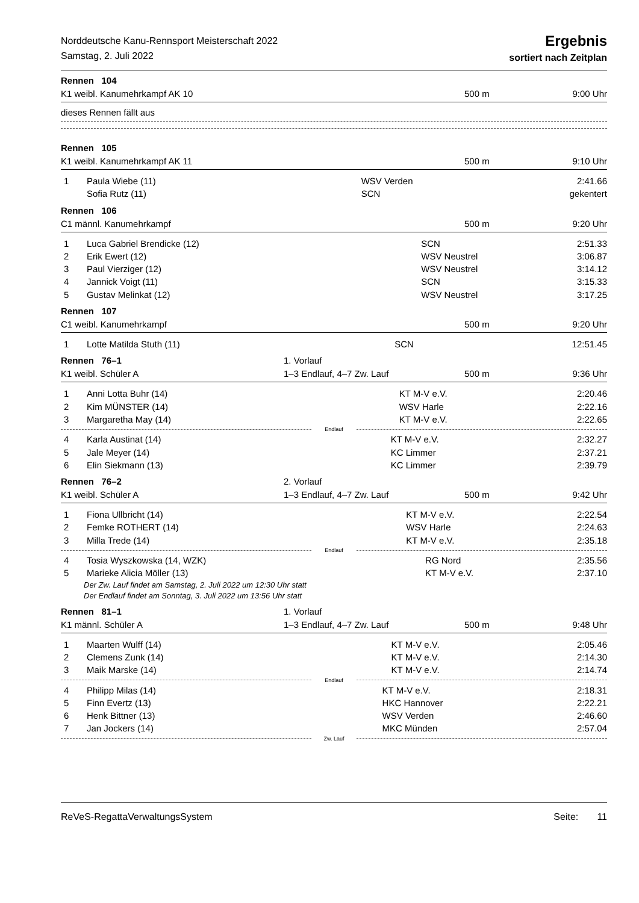Norddeutsche Kanu-Rennsport Meisterschaft 2022
Samstag, 2. Juli 2022
Ergebnis
sortiert nach Zeitplan
Rennen 104
K1 weibl. Kanumehrkampf AK 10 500 m 9:00 Uhr
dieses Rennen fällt aus
Rennen 105
K1 weibl. Kanumehrkampf AK 11 500 m 9:10 Uhr
| 1 | Paula Wiebe (11) | WSV Verden | 2:41.66 |
| | Sofia Rutz (11) | SCN | gekentert |
Rennen 106
C1 männl. Kanumehrkampf 500 m 9:20 Uhr
| 1 | Luca Gabriel Brendicke (12) | SCN | 2:51.33 |
| 2 | Erik Ewert (12) | WSV Neustrel | 3:06.87 |
| 3 | Paul Vierziger (12) | WSV Neustrel | 3:14.12 |
| 4 | Jannick Voigt (11) | SCN | 3:15.33 |
| 5 | Gustav Melinkat (12) | WSV Neustrel | 3:17.25 |
Rennen 107
C1 weibl. Kanumehrkampf 500 m 9:20 Uhr
| 1 | Lotte Matilda Stuth (11) | SCN | 12:51.45 |
Rennen 76–1 1. Vorlauf
K1 weibl. Schüler A 1–3 Endlauf, 4–7 Zw. Lauf 500 m 9:36 Uhr
| 1 | Anni Lotta Buhr (14) | KT M-V e.V. | 2:20.46 |
| 2 | Kim MÜNSTER (14) | WSV Harle | 2:22.16 |
| 3 | Margaretha May (14) | KT M-V e.V. | 2:22.65 |
Endlauf
| 4 | Karla Austinat (14) | KT M-V e.V. | 2:32.27 |
| 5 | Jale Meyer (14) | KC Limmer | 2:37.21 |
| 6 | Elin Siekmann (13) | KC Limmer | 2:39.79 |
Rennen 76–2 2. Vorlauf
K1 weibl. Schüler A 1–3 Endlauf, 4–7 Zw. Lauf 500 m 9:42 Uhr
| 1 | Fiona Ullbricht (14) | KT M-V e.V. | 2:22.54 |
| 2 | Femke ROTHERT (14) | WSV Harle | 2:24.63 |
| 3 | Milla Trede (14) | KT M-V e.V. | 2:35.18 |
Endlauf
| 4 | Tosia Wyszkowska (14, WZK) | RG Nord | 2:35.56 |
| 5 | Marieke Alicia Möller (13) | KT M-V e.V. | 2:37.10 |
Der Zw. Lauf findet am Samstag, 2. Juli 2022 um 12:30 Uhr statt
Der Endlauf findet am Sonntag, 3. Juli 2022 um 13:56 Uhr statt
Rennen 81–1 1. Vorlauf
K1 männl. Schüler A 1–3 Endlauf, 4–7 Zw. Lauf 500 m 9:48 Uhr
| 1 | Maarten Wulff (14) | KT M-V e.V. | 2:05.46 |
| 2 | Clemens Zunk (14) | KT M-V e.V. | 2:14.30 |
| 3 | Maik Marske (14) | KT M-V e.V. | 2:14.74 |
Endlauf
| 4 | Philipp Milas (14) | KT M-V e.V. | 2:18.31 |
| 5 | Finn Evertz (13) | HKC Hannover | 2:22.21 |
| 6 | Henk Bittner (13) | WSV Verden | 2:46.60 |
| 7 | Jan Jockers (14) | MKC Münden | 2:57.04 |
Zw. Lauf
ReVeS-RegattaVerwaltungsSystem Seite: 11